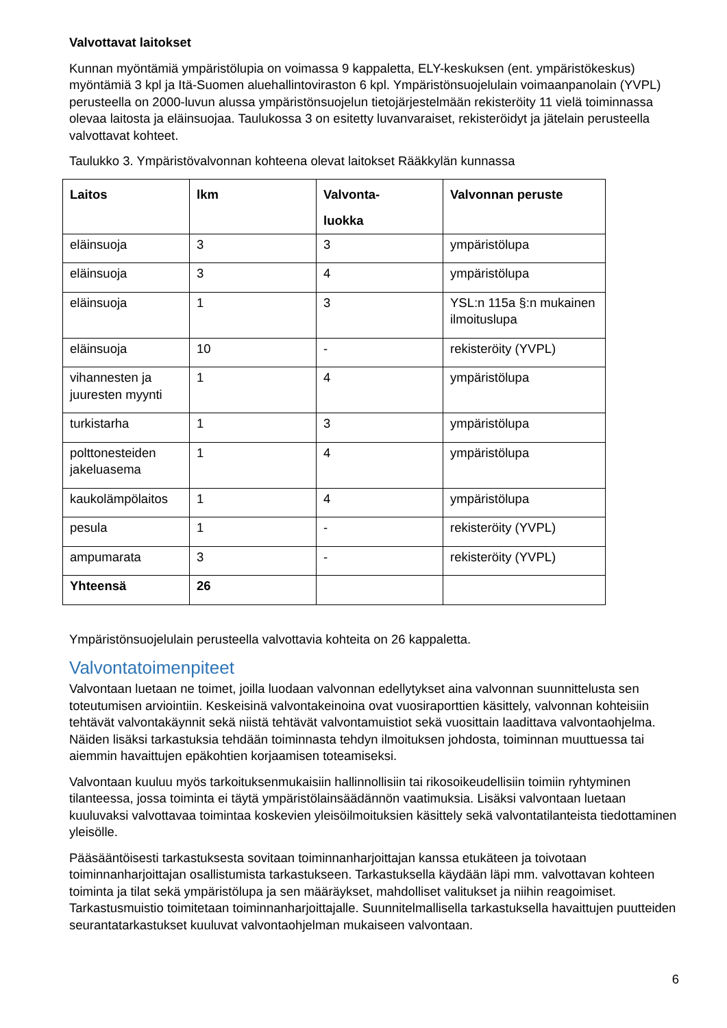Valvottavat laitokset
Kunnan myöntämiä ympäristölupia on voimassa 9 kappaletta, ELY-keskuksen (ent. ympäristökeskus) myöntämiä 3 kpl ja Itä-Suomen aluehallintoviraston 6 kpl. Ympäristönsuojelulain voimaanpanolain (YVPL) perusteella on 2000-luvun alussa ympäristönsuojelun tietojärjestelmään rekisteröity 11 vielä toiminnassa olevaa laitosta ja eläinsuojaa. Taulukossa 3 on esitetty luvanvaraiset, rekisteröidyt ja jätelain perusteella valvottavat kohteet.
Taulukko 3. Ympäristövalvonnan kohteena olevat laitokset Rääkkylän kunnassa
| Laitos | lkm | Valvonta- luokka | Valvonnan peruste |
| --- | --- | --- | --- |
| eläinsuoja | 3 | 3 | ympäristölupa |
| eläinsuoja | 3 | 4 | ympäristölupa |
| eläinsuoja | 1 | 3 | YSL:n 115a §:n mukainen ilmoituslupa |
| eläinsuoja | 10 | - | rekisteröity (YVPL) |
| vihannesten ja juuresten myynti | 1 | 4 | ympäristölupa |
| turkistarha | 1 | 3 | ympäristölupa |
| polttonesteiden jakeluasema | 1 | 4 | ympäristölupa |
| kaukolämpölaitos | 1 | 4 | ympäristölupa |
| pesula | 1 | - | rekisteröity (YVPL) |
| ampumarata | 3 | - | rekisteröity (YVPL) |
| Yhteensä | 26 | | |
Ympäristönsuojelulain perusteella valvottavia kohteita on 26 kappaletta.
Valvontatoimenpiteet
Valvontaan luetaan ne toimet, joilla luodaan valvonnan edellytykset aina valvonnan suunnittelusta sen toteutumisen arviointiin. Keskeisinä valvontakeinoina ovat vuosiraporttien käsittely, valvonnan kohteisiin tehtävät valvontakäynnit sekä niistä tehtävät valvontamuistiot sekä vuosittain laadittava valvontaohjelma. Näiden lisäksi tarkastuksia tehdään toiminnasta tehdyn ilmoituksen johdosta, toiminnan muuttuessa tai aiemmin havaittujen epäkohtien korjaamisen toteamiseksi.
Valvontaan kuuluu myös tarkoituksenmukaisiin hallinnollisiin tai rikosoikeudellisiin toimiin ryhtyminen tilanteessa, jossa toiminta ei täytä ympäristölainsäädännön vaatimuksia. Lisäksi valvontaan luetaan kuuluvaksi valvottavaa toimintaa koskevien yleisöilmoituksien käsittely sekä valvontatilanteista tiedottaminen yleisölle.
Pääsääntöisesti tarkastuksesta sovitaan toiminnanharjoittajan kanssa etukäteen ja toivotaan toiminnanharjoittajan osallistumista tarkastukseen. Tarkastuksella käydään läpi mm. valvottavan kohteen toiminta ja tilat sekä ympäristölupa ja sen määräykset, mahdolliset valitukset ja niihin reagoimiset. Tarkastusmuistio toimitetaan toiminnanharjoittajalle. Suunnitelmallisella tarkastuksella havaittujen puutteiden seurantatarkastukset kuuluvat valvontaohjelman mukaiseen valvontaan.
6